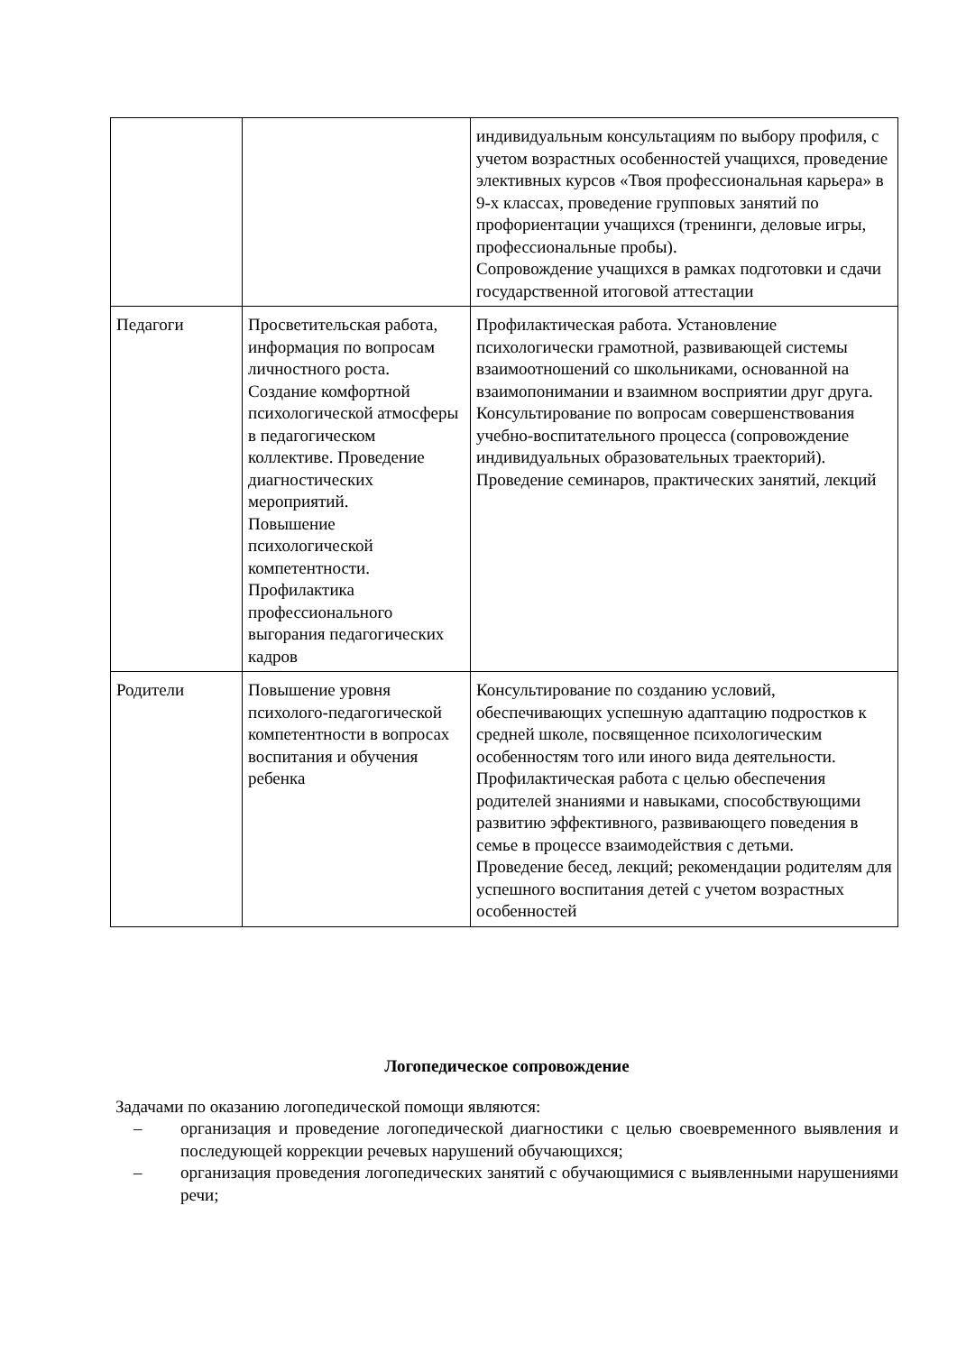| | | индивидуальным консультациям по выбору профиля, с учетом возрастных особенностей учащихся, проведение элективных курсов «Твоя профессиональная карьера» в 9-х классах, проведение групповых занятий по профориентации учащихся (тренинги, деловые игры, профессиональные пробы). Сопровождение учащихся в рамках подготовки и сдачи государственной итоговой аттестации |
| Педагоги | Просветительская работа, информация по вопросам личностного роста. Создание комфортной психологической атмосферы в педагогическом коллективе. Проведение диагностических мероприятий. Повышение психологической компетентности. Профилактика профессионального выгорания педагогических кадров | Профилактическая работа. Установление психологически грамотной, развивающей системы взаимоотношений со школьниками, основанной на взаимопонимании и взаимном восприятии друг друга. Консультирование по вопросам совершенствования учебно-воспитательного процесса (сопровождение индивидуальных образовательных траекторий). Проведение семинаров, практических занятий, лекций |
| Родители | Повышение уровня психолого-педагогической компетентности в вопросах воспитания и обучения ребенка | Консультирование по созданию условий, обеспечивающих успешную адаптацию подростков к средней школе, посвященное психологическим особенностям того или иного вида деятельности. Профилактическая работа с целью обеспечения родителей знаниями и навыками, способствующими развитию эффективного, развивающего поведения в семье в процессе взаимодействия с детьми. Проведение бесед, лекций; рекомендации родителям для успешного воспитания детей с учетом возрастных особенностей |
Логопедическое сопровождение
Задачами по оказанию логопедической помощи являются:
– организация и проведение логопедической диагностики с целью своевременного выявления и последующей коррекции речевых нарушений обучающихся;
– организация проведения логопедических занятий с обучающимися с выявленными нарушениями речи;